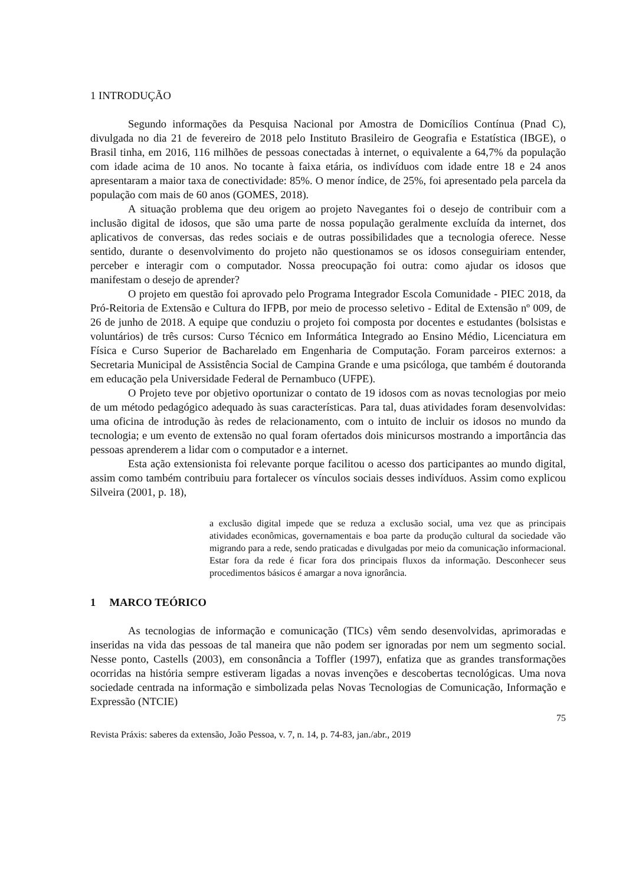1 INTRODUÇÃO
Segundo informações da Pesquisa Nacional por Amostra de Domicílios Contínua (Pnad C), divulgada no dia 21 de fevereiro de 2018 pelo Instituto Brasileiro de Geografia e Estatística (IBGE), o Brasil tinha, em 2016, 116 milhões de pessoas conectadas à internet, o equivalente a 64,7% da população com idade acima de 10 anos. No tocante à faixa etária, os indivíduos com idade entre 18 e 24 anos apresentaram a maior taxa de conectividade: 85%. O menor índice, de 25%, foi apresentado pela parcela da população com mais de 60 anos (GOMES, 2018).
A situação problema que deu origem ao projeto Navegantes foi o desejo de contribuir com a inclusão digital de idosos, que são uma parte de nossa população geralmente excluída da internet, dos aplicativos de conversas, das redes sociais e de outras possibilidades que a tecnologia oferece. Nesse sentido, durante o desenvolvimento do projeto não questionamos se os idosos conseguiriam entender, perceber e interagir com o computador. Nossa preocupação foi outra: como ajudar os idosos que manifestam o desejo de aprender?
O projeto em questão foi aprovado pelo Programa Integrador Escola Comunidade - PIEC 2018, da Pró-Reitoria de Extensão e Cultura do IFPB, por meio de processo seletivo - Edital de Extensão nº 009, de 26 de junho de 2018. A equipe que conduziu o projeto foi composta por docentes e estudantes (bolsistas e voluntários) de três cursos: Curso Técnico em Informática Integrado ao Ensino Médio, Licenciatura em Física e Curso Superior de Bacharelado em Engenharia de Computação. Foram parceiros externos: a Secretaria Municipal de Assistência Social de Campina Grande e uma psicóloga, que também é doutoranda em educação pela Universidade Federal de Pernambuco (UFPE).
O Projeto teve por objetivo oportunizar o contato de 19 idosos com as novas tecnologias por meio de um método pedagógico adequado às suas características. Para tal, duas atividades foram desenvolvidas: uma oficina de introdução às redes de relacionamento, com o intuito de incluir os idosos no mundo da tecnologia; e um evento de extensão no qual foram ofertados dois minicursos mostrando a importância das pessoas aprenderem a lidar com o computador e a internet.
Esta ação extensionista foi relevante porque facilitou o acesso dos participantes ao mundo digital, assim como também contribuiu para fortalecer os vínculos sociais desses indivíduos. Assim como explicou Silveira (2001, p. 18),
a exclusão digital impede que se reduza a exclusão social, uma vez que as principais atividades econômicas, governamentais e boa parte da produção cultural da sociedade vão migrando para a rede, sendo praticadas e divulgadas por meio da comunicação informacional. Estar fora da rede é ficar fora dos principais fluxos da informação. Desconhecer seus procedimentos básicos é amargar a nova ignorância.
1 MARCO TEÓRICO
As tecnologias de informação e comunicação (TICs) vêm sendo desenvolvidas, aprimoradas e inseridas na vida das pessoas de tal maneira que não podem ser ignoradas por nem um segmento social. Nesse ponto, Castells (2003), em consonância a Toffler (1997), enfatiza que as grandes transformações ocorridas na história sempre estiveram ligadas a novas invenções e descobertas tecnológicas. Uma nova sociedade centrada na informação e simbolizada pelas Novas Tecnologias de Comunicação, Informação e Expressão (NTCIE)
75
Revista Práxis: saberes da extensão, João Pessoa, v. 7, n. 14, p. 74-83, jan./abr., 2019